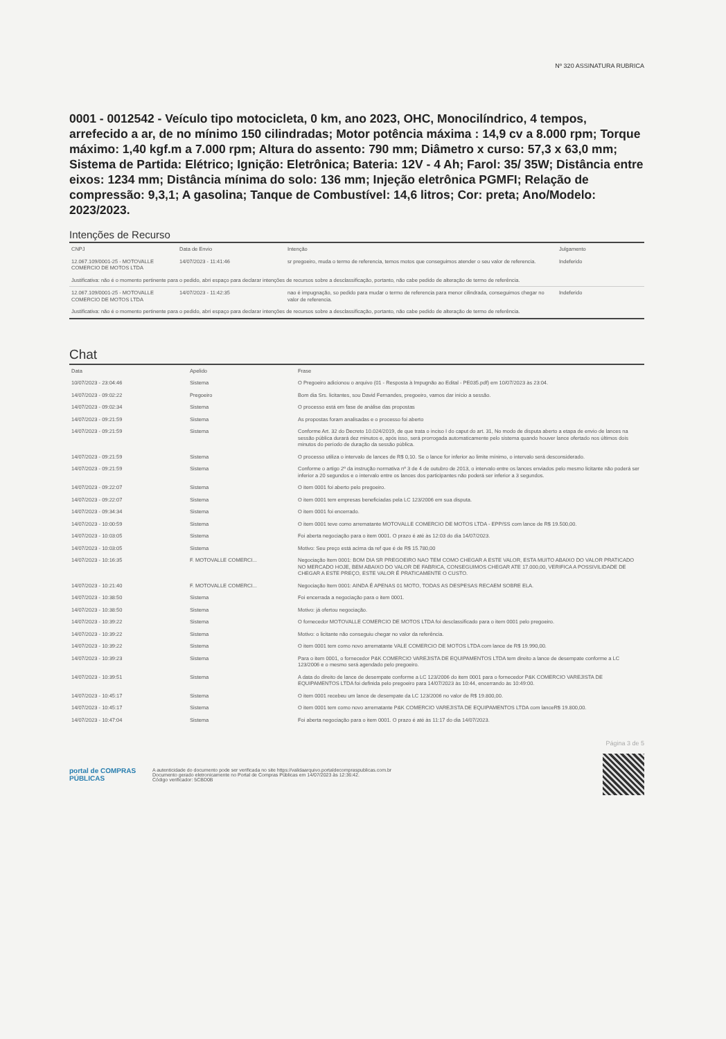Nº 320 ASSINATURA RUBRICA
0001 - 0012542 - Veículo tipo motocicleta, 0 km, ano 2023, OHC, Monocilíndrico, 4 tempos, arrefecido a ar, de no mínimo 150 cilindradas; Motor potência máxima : 14,9 cv a 8.000 rpm; Torque máximo: 1,40 kgf.m a 7.000 rpm; Altura do assento: 790 mm; Diâmetro x curso: 57,3 x 63,0 mm; Sistema de Partida: Elétrico; Ignição: Eletrônica; Bateria: 12V - 4 Ah; Farol: 35/ 35W; Distância entre eixos: 1234 mm; Distância mínima do solo: 136 mm; Injeção eletrônica PGMFI; Relação de compressão: 9,3,1; A gasolina; Tanque de Combustível: 14,6 litros; Cor: preta; Ano/Modelo: 2023/2023.
Intenções de Recurso
| CNPJ | Data de Envio | Intenção | Julgamento |
| --- | --- | --- | --- |
| 12.067.109/0001-25 - MOTOVALLE COMERCIO DE MOTOS LTDA | 14/07/2023 - 11:41:46 | sr pregoeiro, muda o termo de referencia, temos motos que conseguimos atender o seu valor de referencia. | Indeferido |
| Justificativa: não é o momento pertinente para o pedido, abri espaço para declarar intenções de recursos sobre a desclassificação, portanto, não cabe pedido de alteração de termo de referência. | | | |
| 12.067.109/0001-25 - MOTOVALLE COMERCIO DE MOTOS LTDA | 14/07/2023 - 11:42:35 | nao é impugnação, so pedido para mudar o termo de referencia para menor cilindrada, conseguimos chegar no valor de referencia. | Indeferido |
| Justificativa: não é o momento pertinente para o pedido, abri espaço para declarar intenções de recursos sobre a desclassificação, portanto, não cabe pedido de alteração de termo de referência. | | | |
Chat
| Data | Apelido | Frase |
| --- | --- | --- |
| 10/07/2023 - 23:04:46 | Sistema | O Pregoeiro adicionou o arquivo (01 - Resposta à Impugnão ao Edital - PE035.pdf) em 10/07/2023 às 23:04. |
| 14/07/2023 - 09:02:22 | Pregoeiro | Bom dia Srs. licitantes, sou David Fernandes, pregoeiro, vamos dar início a sessão. |
| 14/07/2023 - 09:02:34 | Sistema | O processo está em fase de análise das propostas |
| 14/07/2023 - 09:21:59 | Sistema | As propostas foram analisadas e o processo foi aberto |
| 14/07/2023 - 09:21:59 | Sistema | Conforme Art. 32 do Decreto 10.024/2019, de que trata o inciso I do caput do art. 31, No modo de disputa aberto a etapa de envio de lances na sessão pública durará dez minutos e, após isso, será prorrogada automaticamente pelo sistema quando houver lance ofertado nos últimos dois minutos do período de duração da sessão pública. |
| 14/07/2023 - 09:21:59 | Sistema | O processo utiliza o intervalo de lances de R$ 0,10. Se o lance for inferior ao limite mínimo, o intervalo será desconsiderado. |
| 14/07/2023 - 09:21:59 | Sistema | Conforme o artigo 2º da instrução normativa nº 3 de 4 de outubro de 2013, o intervalo entre os lances enviados pelo mesmo licitante não poderá ser inferior a 20 segundos e o intervalo entre os lances dos participantes não poderá ser inferior a 3 segundos. |
| 14/07/2023 - 09:22:07 | Sistema | O item 0001 foi aberto pelo pregoeiro. |
| 14/07/2023 - 09:22:07 | Sistema | O item 0001 tem empresas beneficiadas pela LC 123/2006 em sua disputa. |
| 14/07/2023 - 09:34:34 | Sistema | O item 0001 foi encerrado. |
| 14/07/2023 - 10:00:59 | Sistema | O item 0001 teve como arrematante MOTOVALLE COMERCIO DE MOTOS LTDA - EPP/SS com lance de R$ 19.500,00. |
| 14/07/2023 - 10:03:05 | Sistema | Foi aberta negociação para o item 0001. O prazo é até às 12:03 do dia 14/07/2023. |
| 14/07/2023 - 10:03:05 | Sistema | Motivo: Seu preço está acima da ref que é de R$ 15.780,00 |
| 14/07/2023 - 10:16:35 | F. MOTOVALLE COMERCI... | Negociação Item 0001: BOM DIA SR PREGOEIRO NAO TEM COMO CHEGAR A ESTE VALOR, ESTA MUITO ABAIXO DO VALOR PRATICADO NO MERCADO HOJE, BEM ABAIXO DO VALOR DE FABRICA, CONSEGUIMOS CHEGAR ATE 17.000,00, VERIFICA A POSSIVILIDADE DE CHEGAR A ESTE PREÇO, ESTE VALOR É PRATICAMENTE O CUSTO. |
| 14/07/2023 - 10:21:40 | F. MOTOVALLE COMERCI... | Negociação Item 0001: AINDA É APENAS 01 MOTO, TODAS AS DESPESAS RECAEM SOBRE ELA. |
| 14/07/2023 - 10:38:50 | Sistema | Foi encerrada a negociação para o item 0001. |
| 14/07/2023 - 10:38:50 | Sistema | Motivo: já ofertou negociação. |
| 14/07/2023 - 10:39:22 | Sistema | O fornecedor MOTOVALLE COMERCIO DE MOTOS LTDA foi desclassificado para o item 0001 pelo pregoeiro. |
| 14/07/2023 - 10:39:22 | Sistema | Motivo: o licitante não conseguiu chegar no valor da referência. |
| 14/07/2023 - 10:39:22 | Sistema | O item 0001 tem como novo arrematante VALE COMERCIO DE MOTOS LTDA com lance de R$ 19.990,00. |
| 14/07/2023 - 10:39:23 | Sistema | Para o item 0001, o fornecedor P&K COMERCIO VAREJISTA DE EQUIPAMENTOS LTDA tem direito a lance de desempate conforme a LC 123/2006 e o mesmo será agendado pelo pregoeiro. |
| 14/07/2023 - 10:39:51 | Sistema | A data do direito de lance de desempate conforme a LC 123/2006 do item 0001 para o fornecedor P&K COMERCIO VAREJISTA DE EQUIPAMENTOS LTDA foi definida pelo pregoeiro para 14/07/2023 às 10:44, encerrando às 10:49:00. |
| 14/07/2023 - 10:45:17 | Sistema | O item 0001 recebeu um lance de desempate da LC 123/2006 no valor de R$ 19.800,00. |
| 14/07/2023 - 10:45:17 | Sistema | O item 0001 tem como novo arrematante P&K COMERCIO VAREJISTA DE EQUIPAMENTOS LTDA com lanceR$ 19.800,00. |
| 14/07/2023 - 10:47:04 | Sistema | Foi aberta negociação para o item 0001. O prazo é até às 11:17 do dia 14/07/2023. |
Página 3 de 5
portal de COMPRAS PÚBLICAS
A autenticidade do documento pode ser verificada no site https://validaarquivo.portaldecompraspublicas.com.br
Documento gerado eletronicamente no Portal de Compras Públicas em 14/07/2023 às 12:36:42.
Código verificador: 5CBD0B